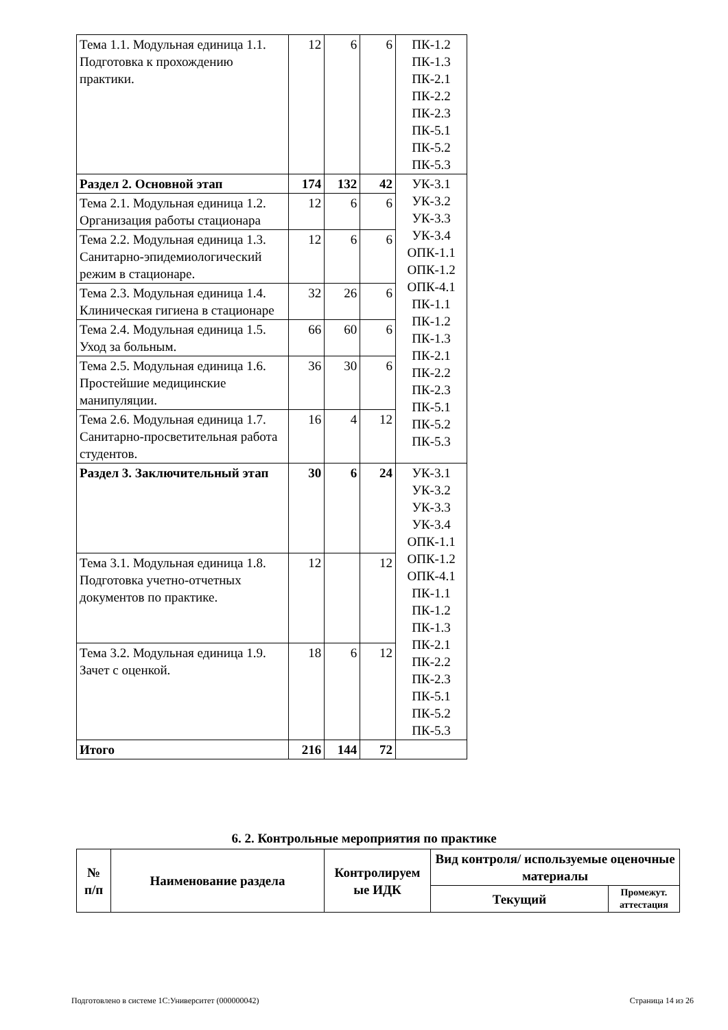| Тема 1.1. Модульная единица 1.1. Подготовка к прохождению практики. | 12 | 6 | 6 | ПК-1.2 ПК-1.3 ПК-2.1 ПК-2.2 ПК-2.3 ПК-5.1 ПК-5.2 ПК-5.3 |
| Раздел 2. Основной этап | 174 | 132 | 42 | УК-3.1 УК-3.2 УК-3.3 УК-3.4 ОПК-1.1 ОПК-1.2 ОПК-4.1 ПК-1.1 ПК-1.2 ПК-1.3 ПК-2.1 ПК-2.2 ПК-2.3 ПК-5.1 ПК-5.2 ПК-5.3 |
| Тема 2.1. Модульная единица 1.2. Организация работы стационара | 12 | 6 | 6 | |
| Тема 2.2. Модульная единица 1.3. Санитарно-эпидемиологический режим в стационаре. | 12 | 6 | 6 | |
| Тема 2.3. Модульная единица 1.4. Клиническая гигиена в стационаре | 32 | 26 | 6 | |
| Тема 2.4. Модульная единица 1.5. Уход за больным. | 66 | 60 | 6 | |
| Тема 2.5. Модульная единица 1.6. Простейшие медицинские манипуляции. | 36 | 30 | 6 | |
| Тема 2.6. Модульная единица 1.7. Санитарно-просветительная работа студентов. | 16 | 4 | 12 | |
| Раздел 3. Заключительный этап | 30 | 6 | 24 | УК-3.1 УК-3.2 УК-3.3 УК-3.4 ОПК-1.1 ОПК-1.2 ОПК-4.1 ПК-1.1 ПК-1.2 ПК-1.3 ПК-2.1 ПК-2.2 ПК-2.3 ПК-5.1 ПК-5.2 ПК-5.3 |
| Тема 3.1. Модульная единица 1.8. Подготовка учетно-отчетных документов по практике. | 12 | | 12 | |
| Тема 3.2. Модульная единица 1.9. Зачет с оценкой. | 18 | 6 | 12 | |
| Итого | 216 | 144 | 72 | |
6. 2. Контрольные мероприятия по практике
| № п/п | Наименование раздела | Контролируем ые ИДК | Вид контроля/ используемые оценочные материалы | |
| --- | --- | --- | --- | --- |
| | | | Текущий | Промежут. аттестация |
Подготовлено в системе 1С:Университет (000000042) Страница 14 из 26